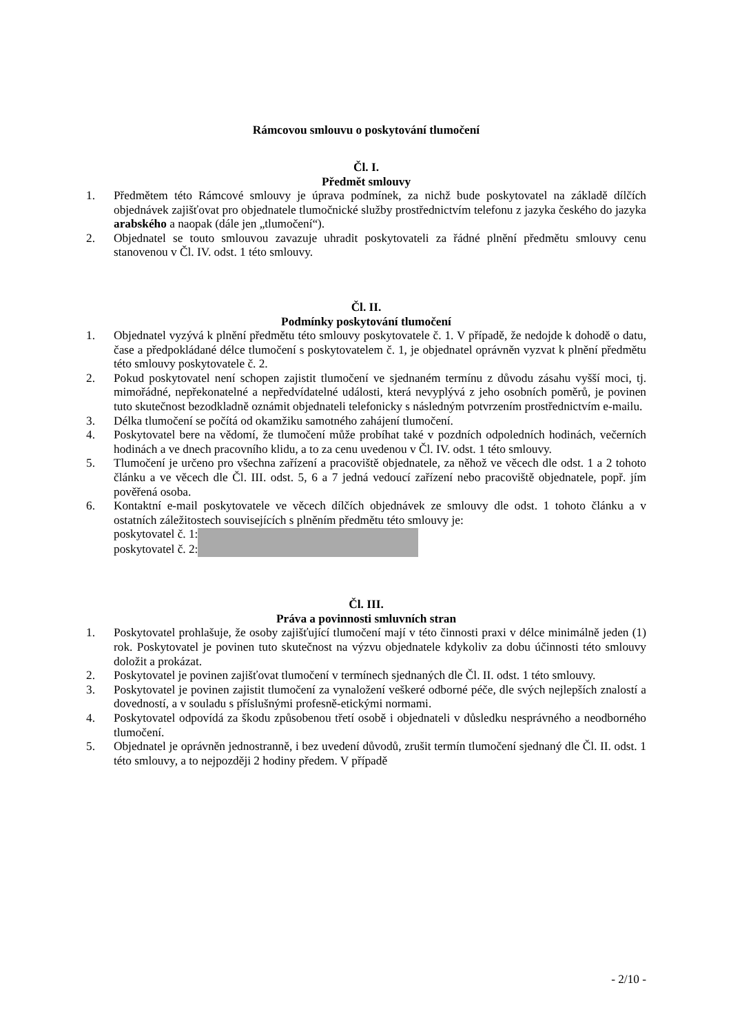Rámcovou smlouvu o poskytování tlumočení
Čl. I.
Předmět smlouvy
1. Předmětem této Rámcové smlouvy je úprava podmínek, za nichž bude poskytovatel na základě dílčích objednávek zajišťovat pro objednatele tlumočnické služby prostřednictvím telefonu z jazyka českého do jazyka arabského a naopak (dále jen „tlumočení“).
2. Objednatel se touto smlouvou zavazuje uhradit poskytovateli za řádné plnění předmětu smlouvy cenu stanovenou v Čl. IV. odst. 1 této smlouvy.
Čl. II.
Podmínky poskytování tlumočení
1. Objednatel vyzývá k plnění předmětu této smlouvy poskytovatele č. 1. V případě, že nedojde k dohodě o datu, čase a předpokládané délce tlumočení s poskytovatelem č. 1, je objednatel oprávněn vyzvat k plnění předmětu této smlouvy poskytovatele č. 2.
2. Pokud poskytovatel není schopen zajistit tlumočení ve sjednaném termínu z důvodu zásahu vyšší moci, tj. mimořádné, nepřekonatelné a nepředvídatelné události, která nevyplývá z jeho osobních poměrů, je povinen tuto skutečnost bezodkladně oznámit objednateli telefonicky s následným potvrzením prostřednictvím e-mailu.
3. Délka tlumočení se počítá od okamžiku samotného zahájení tlumočení.
4. Poskytovatel bere na vědomí, že tlumočení může probíhat také v pozdních odpoledních hodinách, večerních hodinách a ve dnech pracovního klidu, a to za cenu uvedenou v Čl. IV. odst. 1 této smlouvy.
5. Tlumočení je určeno pro všechna zařízení a pracoviště objednatele, za něhož ve věcech dle odst. 1 a 2 tohoto článku a ve věcech dle Čl. III. odst. 5, 6 a 7 jedná vedoucí zařízení nebo pracoviště objednatele, popř. jím pověřená osoba.
6. Kontaktní e-mail poskytovatele ve věcech dílčích objednávek ze smlouvy dle odst. 1 tohoto článku a v ostatních záležitostech souvisejících s plněním předmětu této smlouvy je:
poskytovatel č. 1:
poskytovatel č. 2:
Čl. III.
Práva a povinnosti smluvních stran
1. Poskytovatel prohlašuje, že osoby zajišťující tlumočení mají v této činnosti praxi v délce minimálně jeden (1) rok. Poskytovatel je povinen tuto skutečnost na výzvu objednatele kdykoliv za dobu účinnosti této smlouvy doložit a prokázat.
2. Poskytovatel je povinen zajišťovat tlumočení v termínech sjednaných dle Čl. II. odst. 1 této smlouvy.
3. Poskytovatel je povinen zajistit tlumočení za vynaložení veškeré odborné péče, dle svých nejlepších znalostí a dovedností, a v souladu s příslušnými profesně-etickými normami.
4. Poskytovatel odpovídá za škodu způsobenou třetí osobě i objednateli v důsledku nesprávného a neodborného tlumočení.
5. Objednatel je oprávněn jednostranně, i bez uvedení důvodů, zrušit termín tlumočení sjednaný dle Čl. II. odst. 1 této smlouvy, a to nejpozději 2 hodiny předem. V případě
- 2/10 -